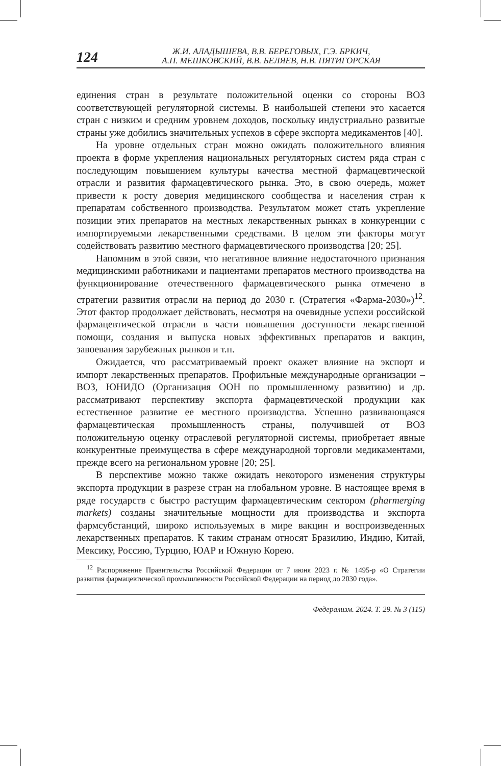124
Ж.И. АЛАДЫШЕВА, В.В. БЕРЕГОВЫХ, Г.Э. БРКИЧ,
А.П. МЕШКОВСКИЙ, В.В. БЕЛЯЕВ, Н.В. ПЯТИГОРСКАЯ
единения стран в результате положительной оценки со стороны ВОЗ соответствующей регуляторной системы. В наибольшей степени это касается стран с низким и средним уровнем доходов, поскольку индустриально развитые страны уже добились значительных успехов в сфере экспорта медикаментов [40].
На уровне отдельных стран можно ожидать положительного влияния проекта в форме укрепления национальных регуляторных систем ряда стран с последующим повышением культуры качества местной фармацевтической отрасли и развития фармацевтического рынка. Это, в свою очередь, может привести к росту доверия медицинского сообщества и населения стран к препаратам собственного производства. Результатом может стать укрепление позиции этих препаратов на местных лекарственных рынках в конкуренции с импортируемыми лекарственными средствами. В целом эти факторы могут содействовать развитию местного фармацевтического производства [20; 25].
Напомним в этой связи, что негативное влияние недостаточного признания медицинскими работниками и пациентами препаратов местного производства на функционирование отечественного фармацевтического рынка отмечено в стратегии развития отрасли на период до 2030 г. (Стратегия «Фарма-2030»)<sup>12</sup>. Этот фактор продолжает действовать, несмотря на очевидные успехи российской фармацевтической отрасли в части повышения доступности лекарственной помощи, создания и выпуска новых эффективных препаратов и вакцин, завоевания зарубежных рынков и т.п.
Ожидается, что рассматриваемый проект окажет влияние на экспорт и импорт лекарственных препаратов. Профильные международные организации – ВОЗ, ЮНИДО (Организация ООН по промышленному развитию) и др. рассматривают перспективу экспорта фармацевтической продукции как естественное развитие ее местного производства. Успешно развивающаяся фармацевтическая промышленность страны, получившей от ВОЗ положительную оценку отраслевой регуляторной системы, приобретает явные конкурентные преимущества в сфере международной торговли медикаментами, прежде всего на региональном уровне [20; 25].
В перспективе можно также ожидать некоторого изменения структуры экспорта продукции в разрезе стран на глобальном уровне. В настоящее время в ряде государств с быстро растущим фармацевтическим сектором (pharmerging markets) созданы значительные мощности для производства и экспорта фармсубстанций, широко используемых в мире вакцин и воспроизведенных лекарственных препаратов. К таким странам относят Бразилию, Индию, Китай, Мексику, Россию, Турцию, ЮАР и Южную Корею.
<sup>12</sup> Распоряжение Правительства Российской Федерации от 7 июня 2023 г. № 1495-р «О Стратегии развития фармацевтической промышленности Российской Федерации на период до 2030 года».
Федерализм. 2024. Т. 29. № 3 (115)